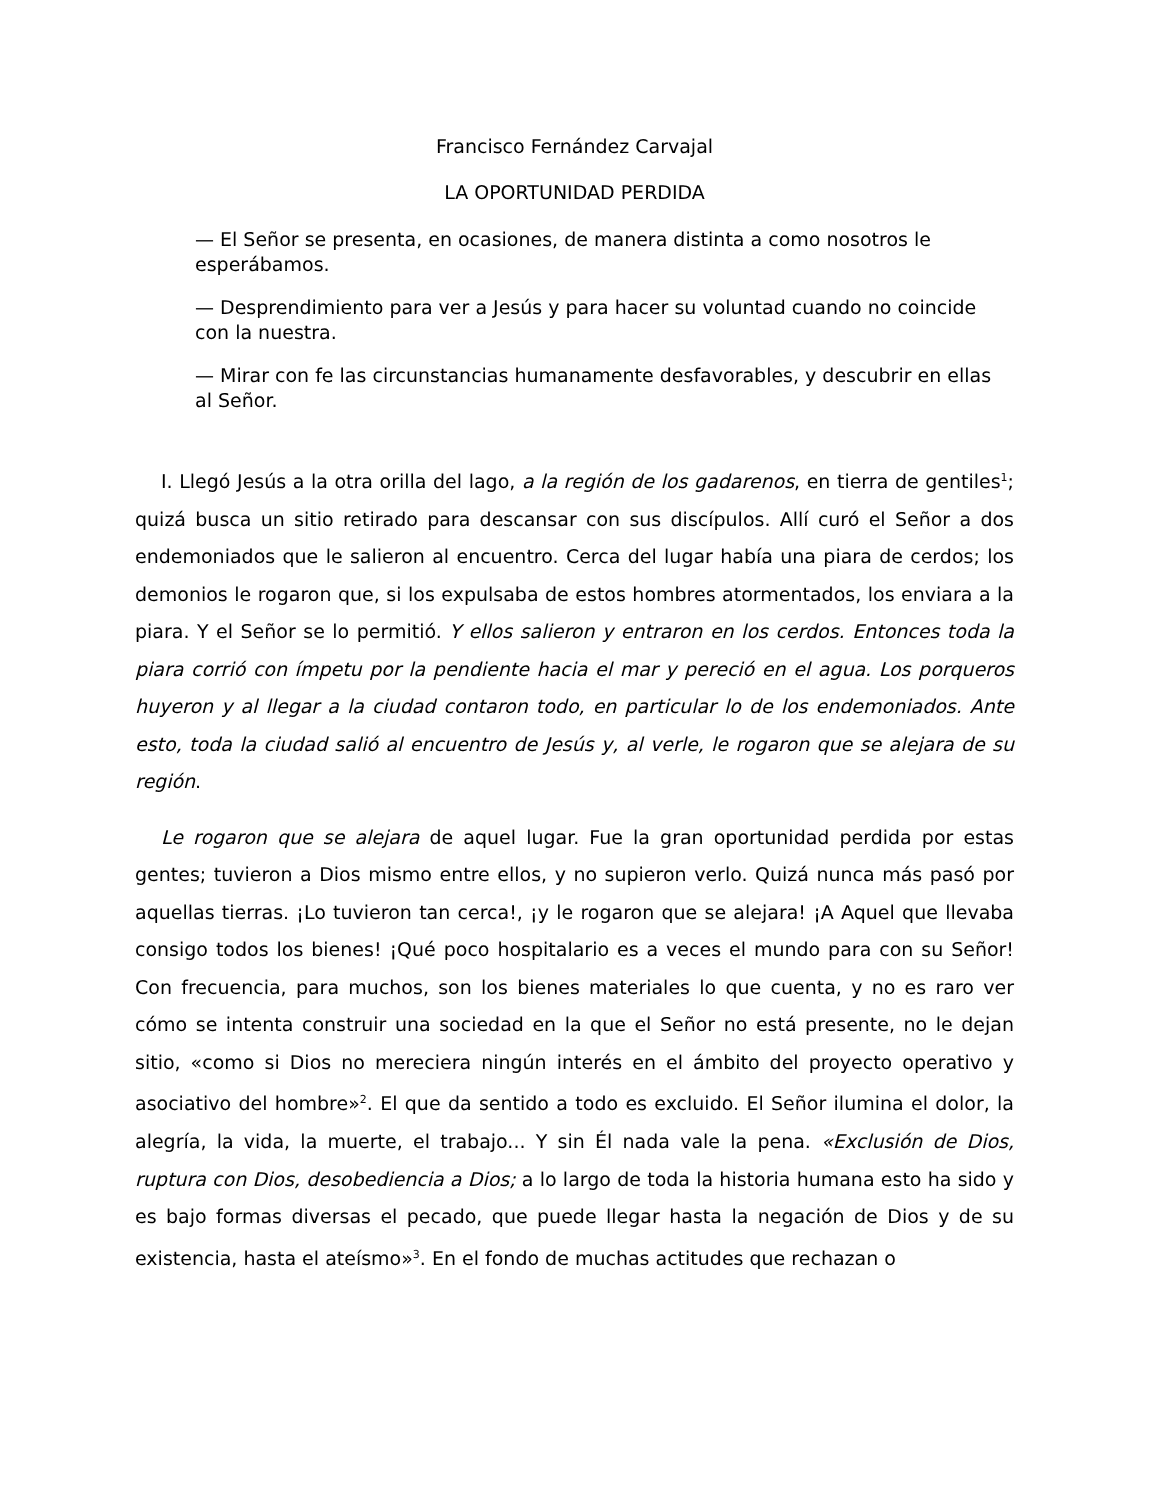Francisco Fernández Carvajal
LA OPORTUNIDAD PERDIDA
— El Señor se presenta, en ocasiones, de manera distinta a como nosotros le esperábamos.
— Desprendimiento para ver a Jesús y para hacer su voluntad cuando no coincide con la nuestra.
— Mirar con fe las circunstancias humanamente desfavorables, y descubrir en ellas al Señor.
I. Llegó Jesús a la otra orilla del lago, a la región de los gadarenos, en tierra de gentiles<sup>1</sup>; quizá busca un sitio retirado para descansar con sus discípulos. Allí curó el Señor a dos endemoniados que le salieron al encuentro. Cerca del lugar había una piara de cerdos; los demonios le rogaron que, si los expulsaba de estos hombres atormentados, los enviara a la piara. Y el Señor se lo permitió. Y ellos salieron y entraron en los cerdos. Entonces toda la piara corrió con ímpetu por la pendiente hacia el mar y pereció en el agua. Los porqueros huyeron y al llegar a la ciudad contaron todo, en particular lo de los endemoniados. Ante esto, toda la ciudad salió al encuentro de Jesús y, al verle, le rogaron que se alejara de su región.
Le rogaron que se alejara de aquel lugar. Fue la gran oportunidad perdida por estas gentes; tuvieron a Dios mismo entre ellos, y no supieron verlo. Quizá nunca más pasó por aquellas tierras. ¡Lo tuvieron tan cerca!, ¡y le rogaron que se alejara! ¡A Aquel que llevaba consigo todos los bienes! ¡Qué poco hospitalario es a veces el mundo para con su Señor! Con frecuencia, para muchos, son los bienes materiales lo que cuenta, y no es raro ver cómo se intenta construir una sociedad en la que el Señor no está presente, no le dejan sitio, «como si Dios no mereciera ningún interés en el ámbito del proyecto operativo y asociativo del hombre»<sup>2</sup>. El que da sentido a todo es excluido. El Señor ilumina el dolor, la alegría, la vida, la muerte, el trabajo... Y sin Él nada vale la pena. «Exclusión de Dios, ruptura con Dios, desobediencia a Dios; a lo largo de toda la historia humana esto ha sido y es bajo formas diversas el pecado, que puede llegar hasta la negación de Dios y de su existencia, hasta el ateísmo»<sup>3</sup>. En el fondo de muchas actitudes que rechazan o